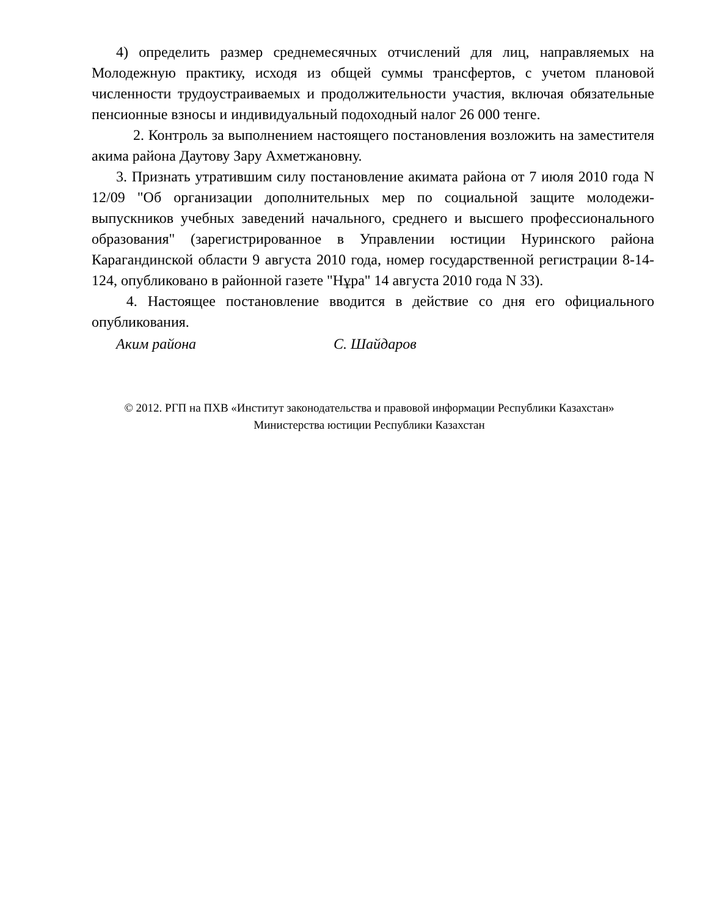4) определить размер среднемесячных отчислений для лиц, направляемых на Молодежную практику, исходя из общей суммы трансфертов, с учетом плановой численности трудоустраиваемых и продолжительности участия, включая обязательные пенсионные взносы и индивидуальный подоходный налог 26 000 тенге.
2. Контроль за выполнением настоящего постановления возложить на заместителя акима района Даутову Зару Ахметжановну.
3. Признать утратившим силу постановление акимата района от 7 июля 2010 года N 12/09 "Об организации дополнительных мер по социальной защите молодежи-выпускников учебных заведений начального, среднего и высшего профессионального образования" (зарегистрированное в Управлении юстиции Нуринского района Карагандинской области 9 августа 2010 года, номер государственной регистрации 8-14-124, опубликовано в районной газете "Нұра" 14 августа 2010 года N 33).
4. Настоящее постановление вводится в действие со дня его официального опубликования.
Аким района С. Шайдаров
© 2012. РГП на ПХВ «Институт законодательства и правовой информации Республики Казахстан»
Министерства юстиции Республики Казахстан